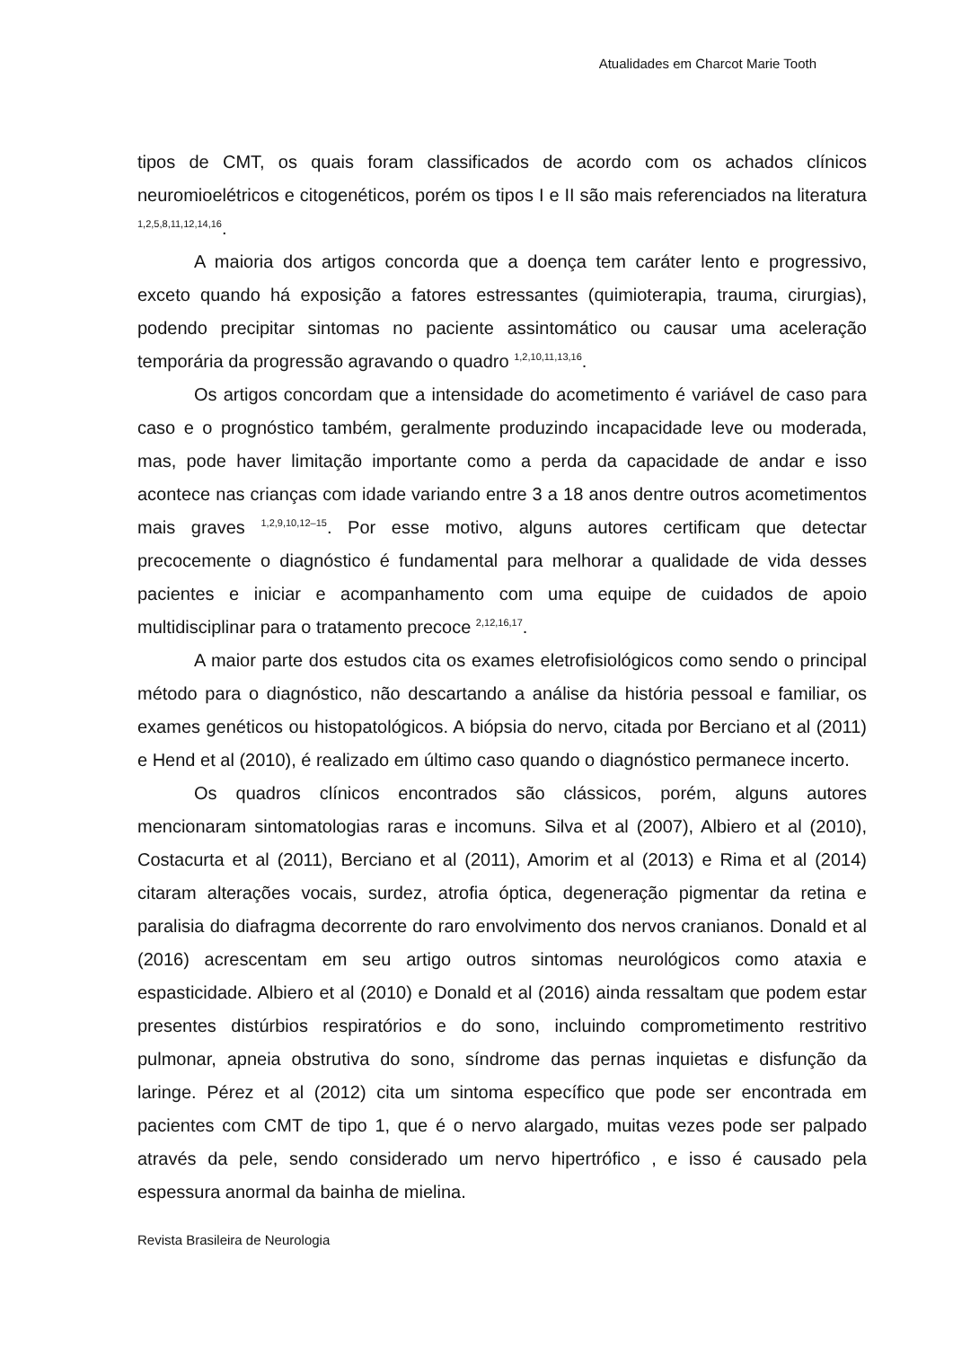Atualidades em Charcot Marie Tooth
tipos de CMT, os quais foram classificados de acordo com os achados clínicos neuromioelétricos e citogenéticos, porém os tipos I e II são mais referenciados na literatura <sup>1,2,5,8,11,12,14,16</sup>.
A maioria dos artigos concorda que a doença tem caráter lento e progressivo, exceto quando há exposição a fatores estressantes (quimioterapia, trauma, cirurgias), podendo precipitar sintomas no paciente assintomático ou causar uma aceleração temporária da progressão agravando o quadro <sup>1,2,10,11,13,16</sup>.
Os artigos concordam que a intensidade do acometimento é variável de caso para caso e o prognóstico também, geralmente produzindo incapacidade leve ou moderada, mas, pode haver limitação importante como a perda da capacidade de andar e isso acontece nas crianças com idade variando entre 3 a 18 anos dentre outros acometimentos mais graves <sup>1,2,9,10,12–15</sup>. Por esse motivo, alguns autores certificam que detectar precocemente o diagnóstico é fundamental para melhorar a qualidade de vida desses pacientes e iniciar e acompanhamento com uma equipe de cuidados de apoio multidisciplinar para o tratamento precoce <sup>2,12,16,17</sup>.
A maior parte dos estudos cita os exames eletrofisiológicos como sendo o principal método para o diagnóstico, não descartando a análise da história pessoal e familiar, os exames genéticos ou histopatológicos. A biópsia do nervo, citada por Berciano et al (2011) e Hend et al (2010), é realizado em último caso quando o diagnóstico permanece incerto.
Os quadros clínicos encontrados são clássicos, porém, alguns autores mencionaram sintomatologias raras e incomuns. Silva et al (2007), Albiero et al (2010), Costacurta et al (2011), Berciano et al (2011), Amorim et al (2013) e Rima et al (2014) citaram alterações vocais, surdez, atrofia óptica, degeneração pigmentar da retina e paralisia do diafragma decorrente do raro envolvimento dos nervos cranianos. Donald et al (2016) acrescentam em seu artigo outros sintomas neurológicos como ataxia e espasticidade. Albiero et al (2010) e Donald et al (2016) ainda ressaltam que podem estar presentes distúrbios respiratórios e do sono, incluindo comprometimento restritivo pulmonar, apneia obstrutiva do sono, síndrome das pernas inquietas e disfunção da laringe. Pérez et al (2012) cita um sintoma específico que pode ser encontrada em pacientes com CMT de tipo 1, que é o nervo alargado, muitas vezes pode ser palpado através da pele, sendo considerado um nervo hipertrófico , e isso é causado pela espessura anormal da bainha de mielina.
Revista Brasileira de Neurologia